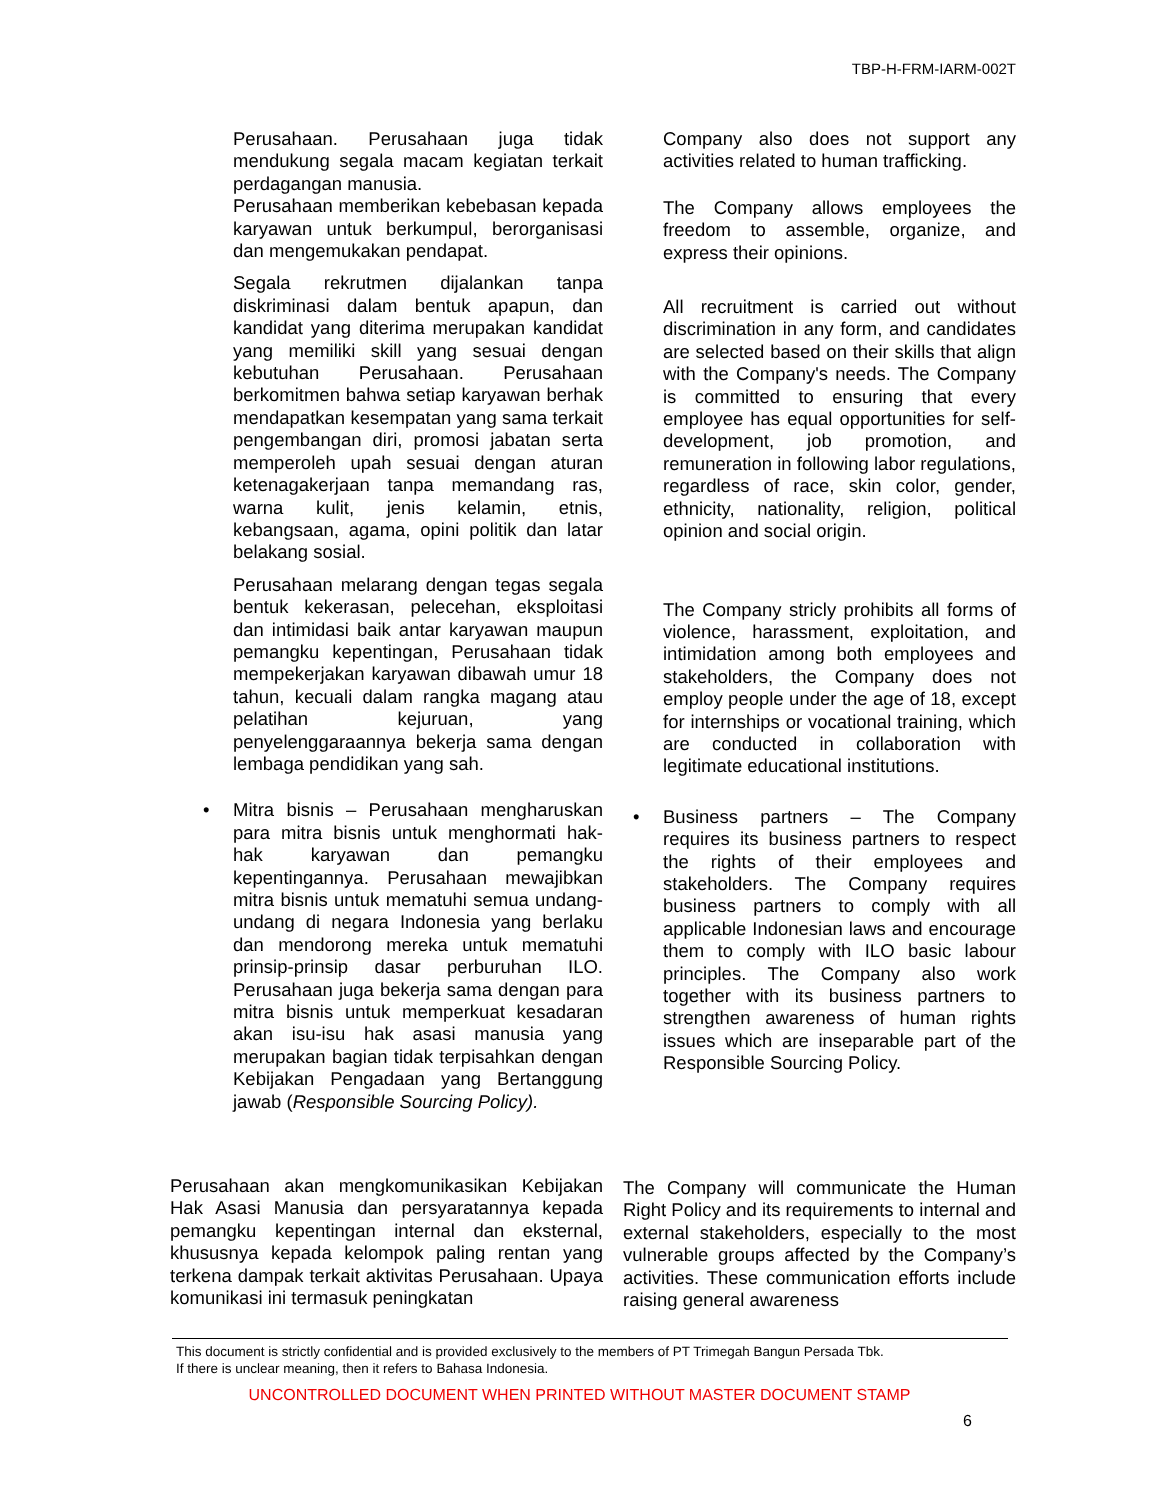TBP-H-FRM-IARM-002T
Perusahaan. Perusahaan juga tidak mendukung segala macam kegiatan terkait perdagangan manusia.
Perusahaan memberikan kebebasan kepada karyawan untuk berkumpul, berorganisasi dan mengemukakan pendapat.
Segala rekrutmen dijalankan tanpa diskriminasi dalam bentuk apapun, dan kandidat yang diterima merupakan kandidat yang memiliki skill yang sesuai dengan kebutuhan Perusahaan. Perusahaan berkomitmen bahwa setiap karyawan berhak mendapatkan kesempatan yang sama terkait pengembangan diri, promosi jabatan serta memperoleh upah sesuai dengan aturan ketenagakerjaan tanpa memandang ras, warna kulit, jenis kelamin, etnis, kebangsaan, agama, opini politik dan latar belakang sosial.
Perusahaan melarang dengan tegas segala bentuk kekerasan, pelecehan, eksploitasi dan intimidasi baik antar karyawan maupun pemangku kepentingan, Perusahaan tidak mempekerjakan karyawan dibawah umur 18 tahun, kecuali dalam rangka magang atau pelatihan kejuruan, yang penyelenggaraannya bekerja sama dengan lembaga pendidikan yang sah.
• Mitra bisnis – Perusahaan mengharuskan para mitra bisnis untuk menghormati hak-hak karyawan dan pemangku kepentingannya. Perusahaan mewajibkan mitra bisnis untuk mematuhi semua undang-undang di negara Indonesia yang berlaku dan mendorong mereka untuk mematuhi prinsip-prinsip dasar perburuhan ILO. Perusahaan juga bekerja sama dengan para mitra bisnis untuk memperkuat kesadaran akan isu-isu hak asasi manusia yang merupakan bagian tidak terpisahkan dengan Kebijakan Pengadaan yang Bertanggung jawab (Responsible Sourcing Policy).
Company also does not support any activities related to human trafficking.
The Company allows employees the freedom to assemble, organize, and express their opinions.
All recruitment is carried out without discrimination in any form, and candidates are selected based on their skills that align with the Company's needs. The Company is committed to ensuring that every employee has equal opportunities for self-development, job promotion, and remuneration in following labor regulations, regardless of race, skin color, gender, ethnicity, nationality, religion, political opinion and social origin.
The Company stricly prohibits all forms of violence, harassment, exploitation, and intimidation among both employees and stakeholders, the Company does not employ people under the age of 18, except for internships or vocational training, which are conducted in collaboration with legitimate educational institutions.
• Business partners – The Company requires its business partners to respect the rights of their employees and stakeholders. The Company requires business partners to comply with all applicable Indonesian laws and encourage them to comply with ILO basic labour principles. The Company also work together with its business partners to strengthen awareness of human rights issues which are inseparable part of the Responsible Sourcing Policy.
Perusahaan akan mengkomunikasikan Kebijakan Hak Asasi Manusia dan persyaratannya kepada pemangku kepentingan internal dan eksternal, khususnya kepada kelompok paling rentan yang terkena dampak terkait aktivitas Perusahaan. Upaya komunikasi ini termasuk peningkatan
The Company will communicate the Human Right Policy and its requirements to internal and external stakeholders, especially to the most vulnerable groups affected by the Company’s activities. These communication efforts include raising general awareness
This document is strictly confidential and is provided exclusively to the members of PT Trimegah Bangun Persada Tbk.
If there is unclear meaning, then it refers to Bahasa Indonesia.
UNCONTROLLED DOCUMENT WHEN PRINTED WITHOUT MASTER DOCUMENT STAMP
6